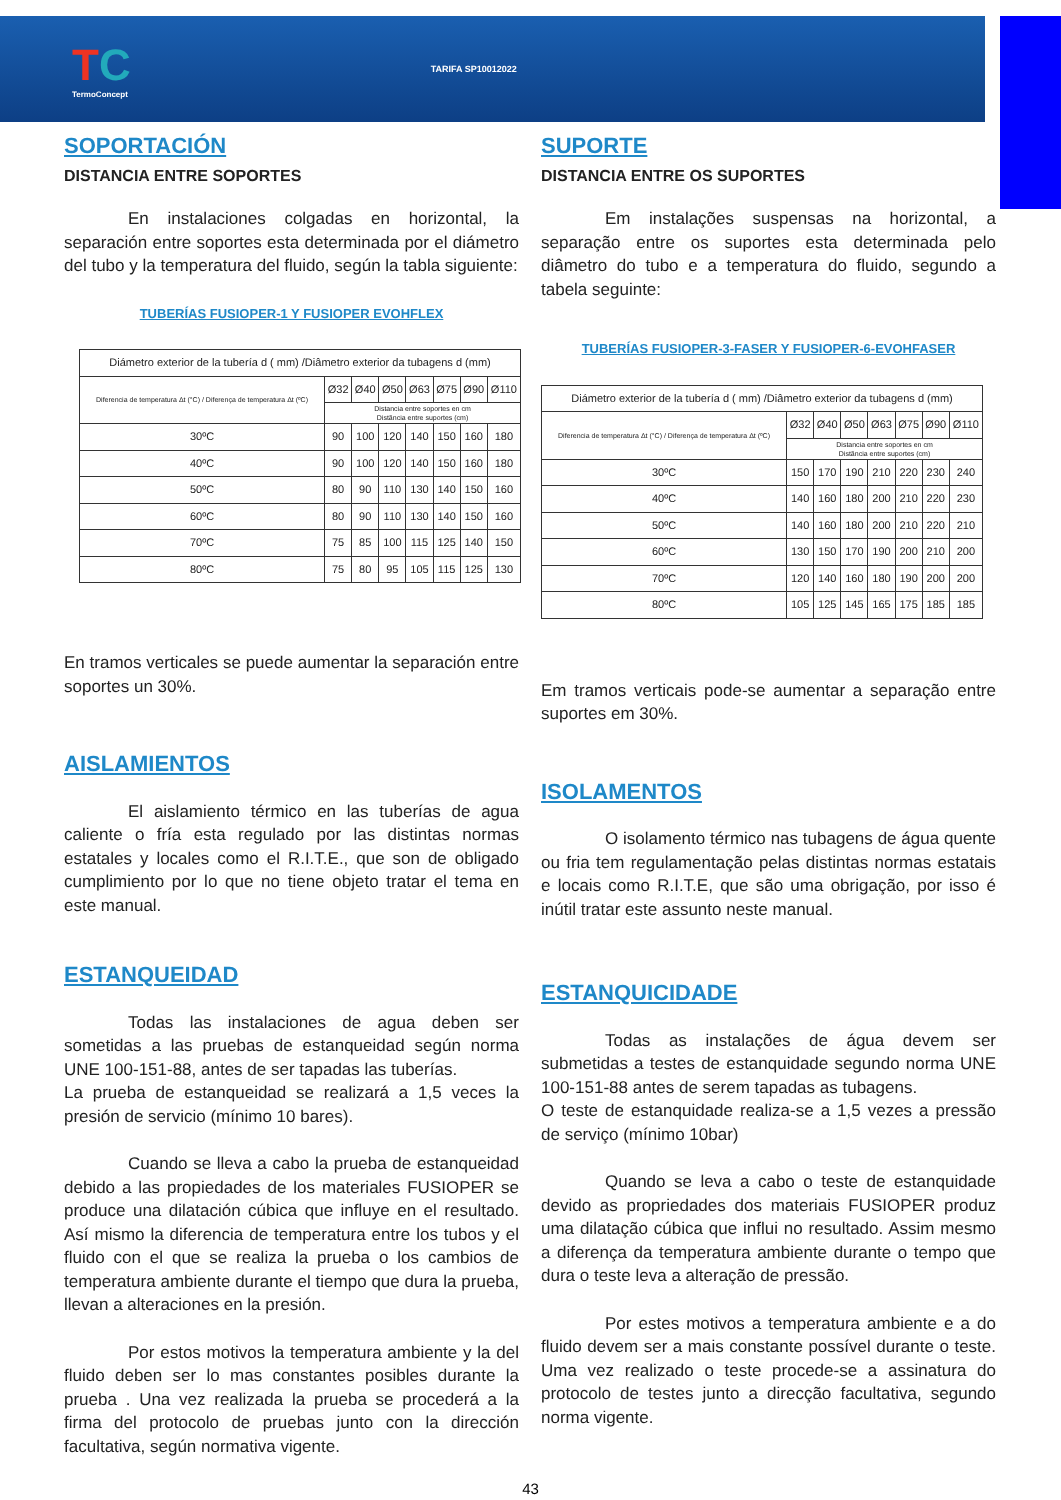TC
TermoConcept
TARIFA SP10012022
SOPORTACIÓN
DISTANCIA ENTRE SOPORTES
En instalaciones colgadas en horizontal, la separación entre soportes esta determinada por el diámetro del tubo y la temperatura del fluido, según la tabla siguiente:
TUBERÍAS FUSIOPER-1 Y FUSIOPER EVOHFLEX
| Diámetro exterior de la tubería d ( mm) /Diâmetro exterior da tubagens d (mm) | | | | | | | |
| --- | --- | --- | --- | --- | --- | --- | --- |
| Diferencia de temperatura Δt (°C) / Diferença de temperatura Δt (ºC) | Ø32 | Ø40 | Ø50 | Ø63 | Ø75 | Ø90 | Ø110 |
| | Distancia entre soportes en cm Distância entre suportes (cm) | | | | | | |
| 30ºC | 90 | 100 | 120 | 140 | 150 | 160 | 180 |
| 40ºC | 90 | 100 | 120 | 140 | 150 | 160 | 180 |
| 50ºC | 80 | 90 | 110 | 130 | 140 | 150 | 160 |
| 60ºC | 80 | 90 | 110 | 130 | 140 | 150 | 160 |
| 70ºC | 75 | 85 | 100 | 115 | 125 | 140 | 150 |
| 80ºC | 75 | 80 | 95 | 105 | 115 | 125 | 130 |
En tramos verticales se puede aumentar la separación entre soportes un 30%.
AISLAMIENTOS
El aislamiento térmico en las tuberías de agua caliente o fría esta regulado por las distintas normas estatales y locales como el R.I.T.E., que son de obligado cumplimiento por lo que no tiene objeto tratar el tema en este manual.
ESTANQUEIDAD
Todas las instalaciones de agua deben ser sometidas a las pruebas de estanqueidad según norma UNE 100-151-88, antes de ser tapadas las tuberías.
La prueba de estanqueidad se realizará a 1,5 veces la presión de servicio (mínimo 10 bares).
Cuando se lleva a cabo la prueba de estanqueidad debido a las propiedades de los materiales FUSIOPER se produce una dilatación cúbica que influye en el resultado. Así mismo la diferencia de temperatura entre los tubos y el fluido con el que se realiza la prueba o los cambios de temperatura ambiente durante el tiempo que dura la prueba, llevan a alteraciones en la presión.
Por estos motivos la temperatura ambiente y la del fluido deben ser lo mas constantes posibles durante la prueba . Una vez realizada la prueba se procederá a la firma del protocolo de pruebas junto con la dirección facultativa, según normativa vigente.
SUPORTE
DISTANCIA ENTRE OS SUPORTES
Em instalações suspensas na horizontal, a separação entre os suportes esta determinada pelo diâmetro do tubo e a temperatura do fluido, segundo a tabela seguinte:
TUBERÍAS FUSIOPER-3-FASER Y FUSIOPER-6-EVOHFASER
| Diámetro exterior de la tubería d ( mm) /Diâmetro exterior da tubagens d (mm) | | | | | | | |
| --- | --- | --- | --- | --- | --- | --- | --- |
| Diferencia de temperatura Δt (°C) / Diferença de temperatura Δt (ºC) | Ø32 | Ø40 | Ø50 | Ø63 | Ø75 | Ø90 | Ø110 |
| | Distancia entre soportes en cm Distância entre suportes (cm) | | | | | | |
| 30ºC | 150 | 170 | 190 | 210 | 220 | 230 | 240 |
| 40ºC | 140 | 160 | 180 | 200 | 210 | 220 | 230 |
| 50ºC | 140 | 160 | 180 | 200 | 210 | 220 | 210 |
| 60ºC | 130 | 150 | 170 | 190 | 200 | 210 | 200 |
| 70ºC | 120 | 140 | 160 | 180 | 190 | 200 | 200 |
| 80ºC | 105 | 125 | 145 | 165 | 175 | 185 | 185 |
Em tramos verticais pode-se aumentar a separação entre suportes em 30%.
ISOLAMENTOS
O isolamento térmico nas tubagens de água quente ou fria tem regulamentação pelas distintas normas estatais e locais como R.I.T.E, que são uma obrigação, por isso é inútil tratar este assunto neste manual.
ESTANQUICIDADE
Todas as instalações de água devem ser submetidas a testes de estanquidade segundo norma UNE 100-151-88 antes de serem tapadas as tubagens.
O teste de estanquidade realiza-se a 1,5 vezes a pressão de serviço (mínimo 10bar)
Quando se leva a cabo o teste de estanquidade devido as propriedades dos materiais FUSIOPER produz uma dilatação cúbica que influi no resultado. Assim mesmo a diferença da temperatura ambiente durante o tempo que dura o teste leva a alteração de pressão.
Por estes motivos a temperatura ambiente e a do fluido devem ser a mais constante possível durante o teste. Uma vez realizado o teste procede-se a assinatura do protocolo de testes junto a direcção facultativa, segundo norma vigente.
43